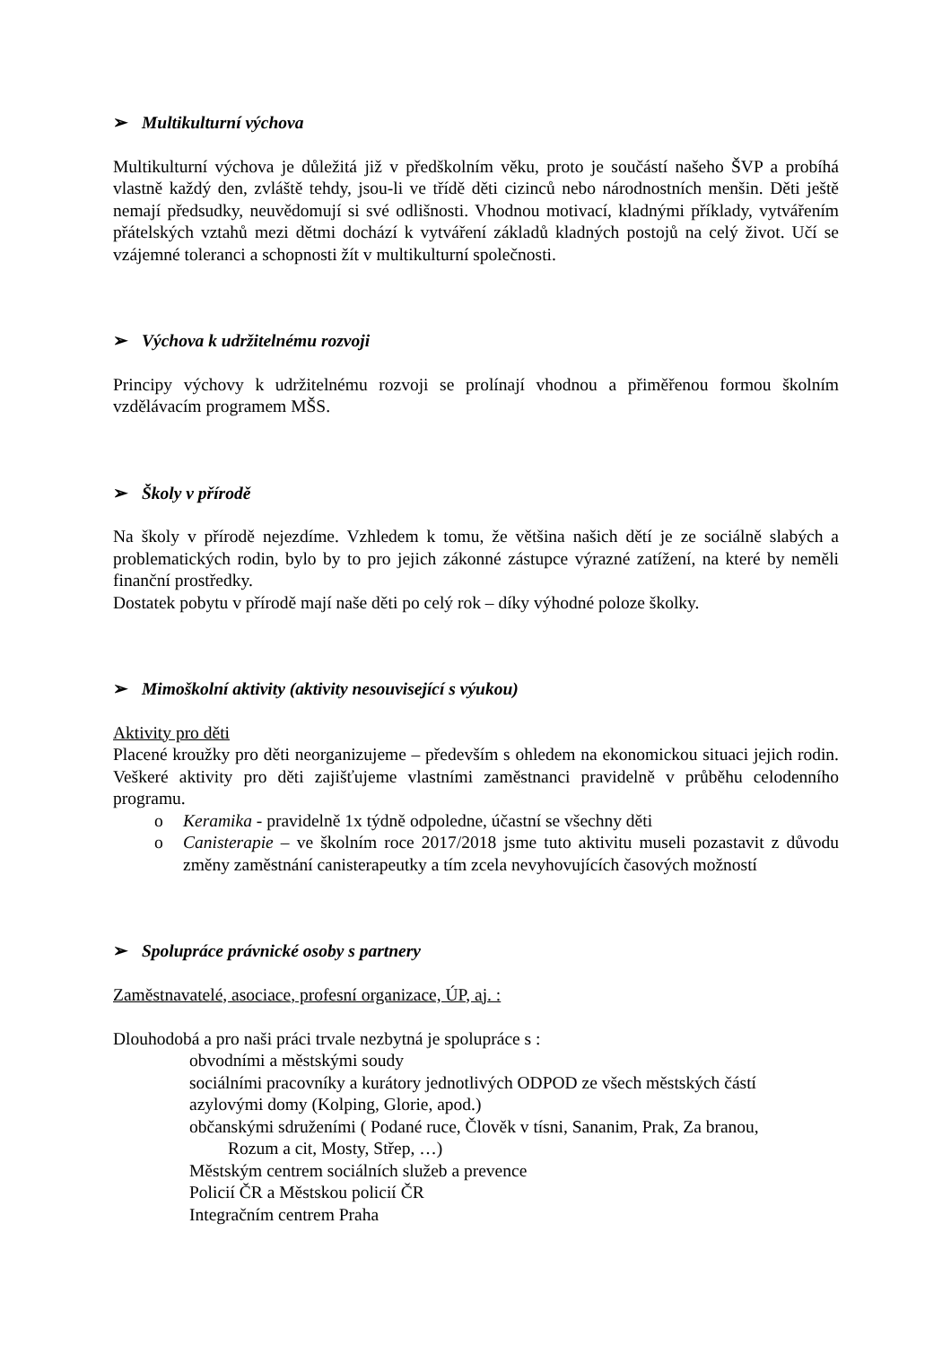➢ Multikulturní výchova
Multikulturní výchova je důležitá již v předškolním věku, proto je součástí našeho ŠVP a probíhá vlastně každý den, zvláště tehdy, jsou-li ve třídě děti cizinců nebo národnostních menšin. Děti ještě nemají předsudky, neuvědomují si své odlišnosti. Vhodnou motivací, kladnými příklady, vytvářením přátelských vztahů mezi dětmi dochází k vytváření základů kladných postojů na celý život. Učí se vzájemné toleranci a schopnosti žít v multikulturní společnosti.
➢ Výchova k udržitelnému rozvoji
Principy výchovy k udržitelnému rozvoji se prolínají vhodnou a přiměřenou formou školním vzdělávacím programem MŠS.
➢ Školy v přírodě
Na školy v přírodě nejezdíme. Vzhledem k tomu, že většina našich dětí je ze sociálně slabých a problematických rodin, bylo by to pro jejich zákonné zástupce výrazné zatížení, na které by neměli finanční prostředky.
Dostatek pobytu v přírodě mají naše děti po celý rok – díky výhodné poloze školky.
➢ Mimoškolní aktivity (aktivity nesouvisející s výukou)
Aktivity pro děti
Placené kroužky pro děti neorganizujeme – především s ohledem na ekonomickou situaci jejich rodin. Veškeré aktivity pro děti zajišťujeme vlastními zaměstnanci pravidelně v průběhu celodenního programu.
o Keramika - pravidelně 1x týdně odpoledne, účastní se všechny děti
o Canisterapie – ve školním roce 2017/2018 jsme tuto aktivitu museli pozastavit z důvodu změny zaměstnání canisterapeutky a tím zcela nevyhovujících časových možností
➢ Spolupráce právnické osoby s partnery
Zaměstnavatelé, asociace, profesní organizace, ÚP, aj. :
Dlouhodobá a pro naši práci trvale nezbytná je spolupráce s :
obvodními a městskými soudy
sociálními pracovníky a kurátory jednotlivých ODPOD ze všech městských částí
azylovými domy (Kolping, Glorie, apod.)
občanskými sdruženími ( Podané ruce, Člověk v tísni, Sananim, Prak, Za branou,
Rozum a cit, Mosty, Střep, …)
Městským centrem sociálních služeb a prevence
Policií ČR a Městskou policií ČR
Integračním centrem Praha